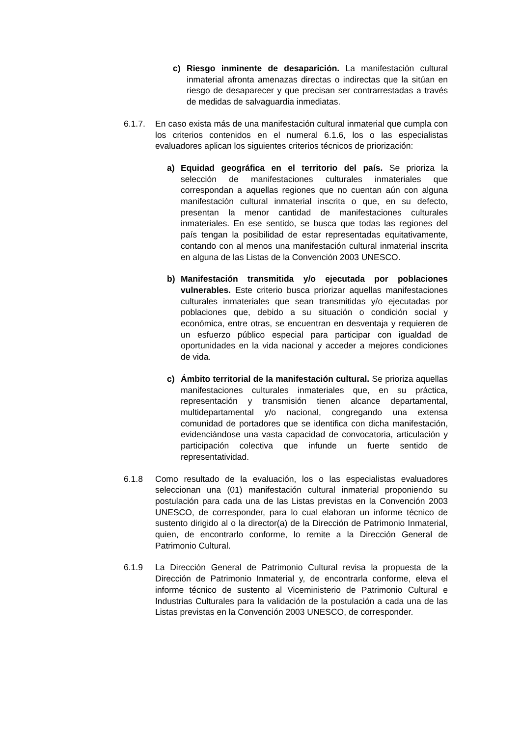c) Riesgo inminente de desaparición. La manifestación cultural inmaterial afronta amenazas directas o indirectas que la sitúan en riesgo de desaparecer y que precisan ser contrarrestadas a través de medidas de salvaguardia inmediatas.
6.1.7. En caso exista más de una manifestación cultural inmaterial que cumpla con los criterios contenidos en el numeral 6.1.6, los o las especialistas evaluadores aplican los siguientes criterios técnicos de priorización:
a) Equidad geográfica en el territorio del país. Se prioriza la selección de manifestaciones culturales inmateriales que correspondan a aquellas regiones que no cuentan aún con alguna manifestación cultural inmaterial inscrita o que, en su defecto, presentan la menor cantidad de manifestaciones culturales inmateriales. En ese sentido, se busca que todas las regiones del país tengan la posibilidad de estar representadas equitativamente, contando con al menos una manifestación cultural inmaterial inscrita en alguna de las Listas de la Convención 2003 UNESCO.
b) Manifestación transmitida y/o ejecutada por poblaciones vulnerables. Este criterio busca priorizar aquellas manifestaciones culturales inmateriales que sean transmitidas y/o ejecutadas por poblaciones que, debido a su situación o condición social y económica, entre otras, se encuentran en desventaja y requieren de un esfuerzo público especial para participar con igualdad de oportunidades en la vida nacional y acceder a mejores condiciones de vida.
c) Ámbito territorial de la manifestación cultural. Se prioriza aquellas manifestaciones culturales inmateriales que, en su práctica, representación y transmisión tienen alcance departamental, multidepartamental y/o nacional, congregando una extensa comunidad de portadores que se identifica con dicha manifestación, evidenciándose una vasta capacidad de convocatoria, articulación y participación colectiva que infunde un fuerte sentido de representatividad.
6.1.8 Como resultado de la evaluación, los o las especialistas evaluadores seleccionan una (01) manifestación cultural inmaterial proponiendo su postulación para cada una de las Listas previstas en la Convención 2003 UNESCO, de corresponder, para lo cual elaboran un informe técnico de sustento dirigido al o la director(a) de la Dirección de Patrimonio Inmaterial, quien, de encontrarlo conforme, lo remite a la Dirección General de Patrimonio Cultural.
6.1.9 La Dirección General de Patrimonio Cultural revisa la propuesta de la Dirección de Patrimonio Inmaterial y, de encontrarla conforme, eleva el informe técnico de sustento al Viceministerio de Patrimonio Cultural e Industrias Culturales para la validación de la postulación a cada una de las Listas previstas en la Convención 2003 UNESCO, de corresponder.